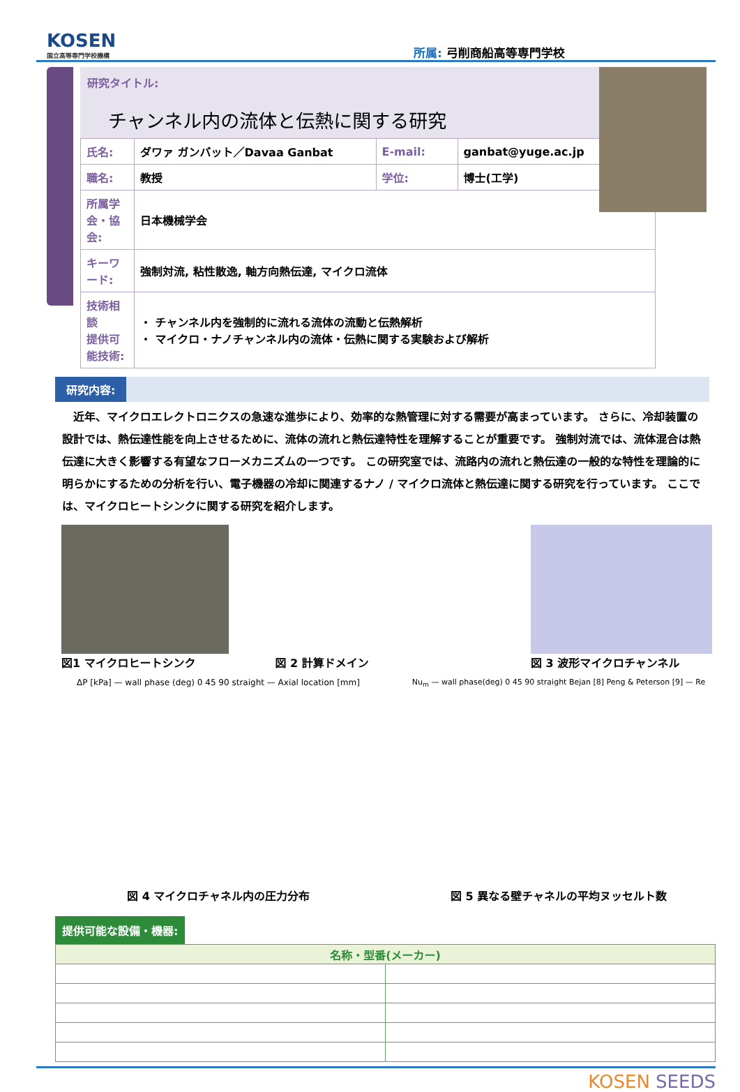KOSEN
国立高等専門学校機構
所属: 弓削商船高等専門学校
研究タイトル:
チャンネル内の流体と伝熱に関する研究
| 氏名: | ダワァ ガンバット／Davaa Ganbat | E-mail: | ganbat@yuge.ac.jp |
| 職名: | 教授 | 学位: | 博士(工学) |
| 所属学会・協会: | 日本機械学会 | | |
| キーワード: | 強制対流, 粘性散逸, 軸方向熱伝達, マイクロ流体 | | |
| 技術相談 提供可能技術: | ・ チャンネル内を強制的に流れる流体の流動と伝熱解析 ・ マイクロ・ナノチャンネル内の流体・伝熱に関する実験および解析 | | |
研究内容:
近年、マイクロエレクトロニクスの急速な進歩により、効率的な熱管理に対する需要が高まっています。 さらに、冷却装置の設計では、熱伝達性能を向上させるために、流体の流れと熱伝達特性を理解することが重要です。 強制対流では、流体混合は熱伝達に大きく影響する有望なフローメカニズムの一つです。 この研究室では、流路内の流れと熱伝達の一般的な特性を理論的に明らかにするための分析を行い、電子機器の冷却に関連するナノ / マイクロ流体と熱伝達に関する研究を行っています。 ここでは、マイクロヒートシンクに関する研究を紹介します。
図1 マイクロヒートシンク 図 2 計算ドメイン 図 3 波形マイクロチャンネル
ΔP [kPa] — wall phase (deg) 0 45 90 straight — Axial location [mm]
図 4 マイクロチャネル内の圧力分布
Nu<sub>m</sub> — wall phase(deg) 0 45 90 straight Bejan [8] Peng & Peterson [9] — Re
図 5 異なる壁チャネルの平均ヌッセルト数
提供可能な設備・機器:
| 名称・型番(メーカー) | |
| --- | --- |
KOSEN SEEDS